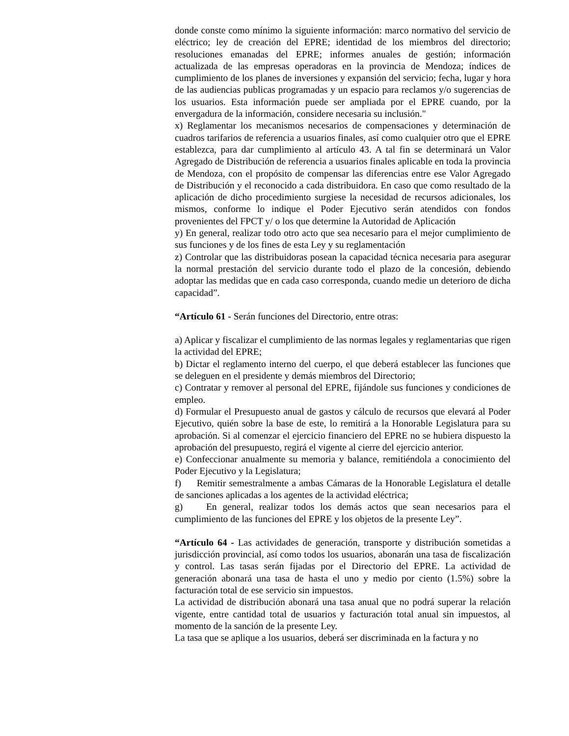donde conste como mínimo la siguiente información: marco normativo del servicio de eléctrico; ley de creación del EPRE; identidad de los miembros del directorio; resoluciones emanadas del EPRE; informes anuales de gestión; información actualizada de las empresas operadoras en la provincia de Mendoza; índices de cumplimiento de los planes de inversiones y expansión del servicio; fecha, lugar y hora de las audiencias publicas programadas y un espacio para reclamos y/o sugerencias de los usuarios. Esta información puede ser ampliada por el EPRE cuando, por la envergadura de la información, considere necesaria su inclusión."
x) Reglamentar los mecanismos necesarios de compensaciones y determinación de cuadros tarifarios de referencia a usuarios finales, así como cualquier otro que el EPRE establezca, para dar cumplimiento al artículo 43. A tal fin se determinará un Valor Agregado de Distribución de referencia a usuarios finales aplicable en toda la provincia de Mendoza, con el propósito de compensar las diferencias entre ese Valor Agregado de Distribución y el reconocido a cada distribuidora. En caso que como resultado de la aplicación de dicho procedimiento surgiese la necesidad de recursos adicionales, los mismos, conforme lo indique el Poder Ejecutivo serán atendidos con fondos provenientes del FPCT y/ o los que determine la Autoridad de Aplicación
y) En general, realizar todo otro acto que sea necesario para el mejor cumplimiento de sus funciones y de los fines de esta Ley y su reglamentación
z) Controlar que las distribuidoras posean la capacidad técnica necesaria para asegurar la normal prestación del servicio durante todo el plazo de la concesión, debiendo adoptar las medidas que en cada caso corresponda, cuando medie un deterioro de dicha capacidad”.
“Artículo 61 - Serán funciones del Directorio, entre otras:
a) Aplicar y fiscalizar el cumplimiento de las normas legales y reglamentarias que rigen la actividad del EPRE;
b) Dictar el reglamento interno del cuerpo, el que deberá establecer las funciones que se deleguen en el presidente y demás miembros del Directorio;
c) Contratar y remover al personal del EPRE, fijándole sus funciones y condiciones de empleo.
d) Formular el Presupuesto anual de gastos y cálculo de recursos que elevará al Poder Ejecutivo, quién sobre la base de este, lo remitirá a la Honorable Legislatura para su aprobación. Si al comenzar el ejercicio financiero del EPRE no se hubiera dispuesto la aprobación del presupuesto, regirá el vigente al cierre del ejercicio anterior.
e) Confeccionar anualmente su memoria y balance, remitiéndola a conocimiento del Poder Ejecutivo y la Legislatura;
f) Remitir semestralmente a ambas Cámaras de la Honorable Legislatura el detalle de sanciones aplicadas a los agentes de la actividad eléctrica;
g) En general, realizar todos los demás actos que sean necesarios para el cumplimiento de las funciones del EPRE y los objetos de la presente Ley”.
“Artículo 64 - Las actividades de generación, transporte y distribución sometidas a jurisdicción provincial, así como todos los usuarios, abonarán una tasa de fiscalización y control. Las tasas serán fijadas por el Directorio del EPRE. La actividad de generación abonará una tasa de hasta el uno y medio por ciento (1.5%) sobre la facturación total de ese servicio sin impuestos.
La actividad de distribución abonará una tasa anual que no podrá superar la relación vigente, entre cantidad total de usuarios y facturación total anual sin impuestos, al momento de la sanción de la presente Ley.
La tasa que se aplique a los usuarios, deberá ser discriminada en la factura y no